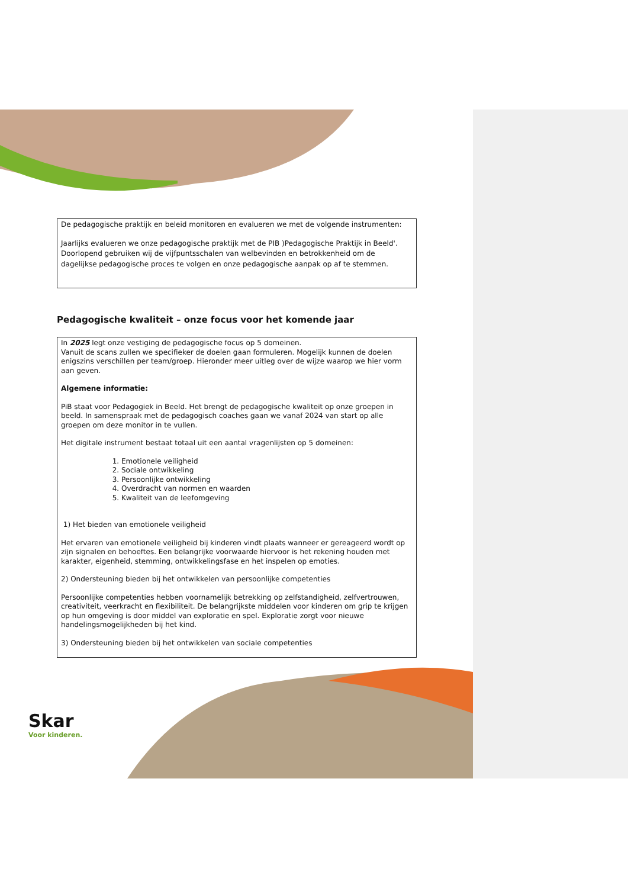De pedagogische praktijk en beleid monitoren en evalueren we met de volgende instrumenten:
Jaarlijks evalueren we onze pedagogische praktijk met de PIB )Pedagogische Praktijk in Beeld'.
Doorlopend gebruiken wij de vijfpuntsschalen van welbevinden en betrokkenheid om de dagelijkse pedagogische proces te volgen en onze pedagogische aanpak op af te stemmen.
Pedagogische kwaliteit – onze focus voor het komende jaar
In 2025 legt onze vestiging de pedagogische focus op 5 domeinen.
Vanuit de scans zullen we specifieker de doelen gaan formuleren. Mogelijk kunnen de doelen enigszins verschillen per team/groep. Hieronder meer uitleg over de wijze waarop we hier vorm aan geven.
Algemene informatie:
PiB staat voor Pedagogiek in Beeld. Het brengt de pedagogische kwaliteit op onze groepen in beeld. In samenspraak met de pedagogisch coaches gaan we vanaf 2024 van start op alle groepen om deze monitor in te vullen.
Het digitale instrument bestaat totaal uit een aantal vragenlijsten op 5 domeinen:
1. Emotionele veiligheid
2. Sociale ontwikkeling
3. Persoonlijke ontwikkeling
4. Overdracht van normen en waarden
5. Kwaliteit van de leefomgeving
1) Het bieden van emotionele veiligheid
Het ervaren van emotionele veiligheid bij kinderen vindt plaats wanneer er gereageerd wordt op zijn signalen en behoeftes. Een belangrijke voorwaarde hiervoor is het rekening houden met karakter, eigenheid, stemming, ontwikkelingsfase en het inspelen op emoties.
2) Ondersteuning bieden bij het ontwikkelen van persoonlijke competenties
Persoonlijke competenties hebben voornamelijk betrekking op zelfstandigheid, zelfvertrouwen, creativiteit, veerkracht en flexibiliteit. De belangrijkste middelen voor kinderen om grip te krijgen op hun omgeving is door middel van exploratie en spel. Exploratie zorgt voor nieuwe handelingsmogelijkheden bij het kind.
3) Ondersteuning bieden bij het ontwikkelen van sociale competenties
Skar
Voor kinderen.